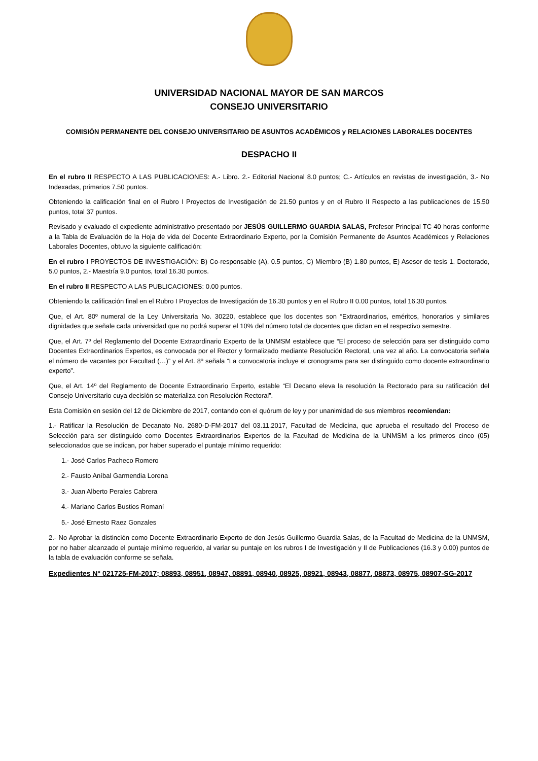UNIVERSIDAD NACIONAL MAYOR DE SAN MARCOS
CONSEJO UNIVERSITARIO
COMISIÓN PERMANENTE DEL CONSEJO UNIVERSITARIO DE ASUNTOS ACADÉMICOS y RELACIONES LABORALES DOCENTES
DESPACHO II
En el rubro II RESPECTO A LAS PUBLICACIONES: A.- Libro. 2.- Editorial Nacional 8.0 puntos; C.- Artículos en revistas de investigación, 3.- No Indexadas, primarios 7.50 puntos.
Obteniendo la calificación final en el Rubro I Proyectos de Investigación de 21.50 puntos y en el Rubro II Respecto a las publicaciones de 15.50 puntos, total 37 puntos.
Revisado y evaluado el expediente administrativo presentado por JESÚS GUILLERMO GUARDIA SALAS, Profesor Principal TC 40 horas conforme a la Tabla de Evaluación de la Hoja de vida del Docente Extraordinario Experto, por la Comisión Permanente de Asuntos Académicos y Relaciones Laborales Docentes, obtuvo la siguiente calificación:
En el rubro I PROYECTOS DE INVESTIGACIÓN: B) Co-responsable (A), 0.5 puntos, C) Miembro (B) 1.80 puntos, E) Asesor de tesis 1. Doctorado, 5.0 puntos, 2.- Maestría 9.0 puntos, total 16.30 puntos.
En el rubro II RESPECTO A LAS PUBLICACIONES: 0.00 puntos.
Obteniendo la calificación final en el Rubro I Proyectos de Investigación de 16.30 puntos y en el Rubro II 0.00 puntos, total 16.30 puntos.
Que, el Art. 80º numeral de la Ley Universitaria No. 30220, establece que los docentes son “Extraordinarios, eméritos, honorarios y similares dignidades que señale cada universidad que no podrá superar el 10% del número total de docentes que dictan en el respectivo semestre.
Que, el Art. 7º del Reglamento del Docente Extraordinario Experto de la UNMSM establece que “El proceso de selección para ser distinguido como Docentes Extraordinarios Expertos, es convocada por el Rector y formalizado mediante Resolución Rectoral, una vez al año. La convocatoria señala el número de vacantes por Facultad (…)” y el Art. 8º señala “La convocatoria incluye el cronograma para ser distinguido como docente extraordinario experto”.
Que, el Art. 14º del Reglamento de Docente Extraordinario Experto, estable “El Decano eleva la resolución la Rectorado para su ratificación del Consejo Universitario cuya decisión se materializa con Resolución Rectoral”.
Esta Comisión en sesión del 12 de Diciembre de 2017, contando con el quórum de ley y por unanimidad de sus miembros recomiendan:
1.- Ratificar la Resolución de Decanato No. 2680-D-FM-2017 del 03.11.2017, Facultad de Medicina, que aprueba el resultado del Proceso de Selección para ser distinguido como Docentes Extraordinarios Expertos de la Facultad de Medicina de la UNMSM a los primeros cinco (05) seleccionados que se indican, por haber superado el puntaje mínimo requerido:
1.- José Carlos Pacheco Romero
2.- Fausto Aníbal Garmendia Lorena
3.- Juan Alberto Perales Cabrera
4.- Mariano Carlos Bustios Romaní
5.- José Ernesto Raez Gonzales
2.- No Aprobar la distinción como Docente Extraordinario Experto de don Jesús Guillermo Guardia Salas, de la Facultad de Medicina de la UNMSM, por no haber alcanzado el puntaje mínimo requerido, al variar su puntaje en los rubros I de Investigación y II de Publicaciones (16.3 y 0.00) puntos de la tabla de evaluación conforme se señala.
Expedientes N° 021725-FM-2017; 08893, 08951, 08947, 08891, 08940, 08925, 08921, 08943, 08877, 08873, 08975, 08907-SG-2017